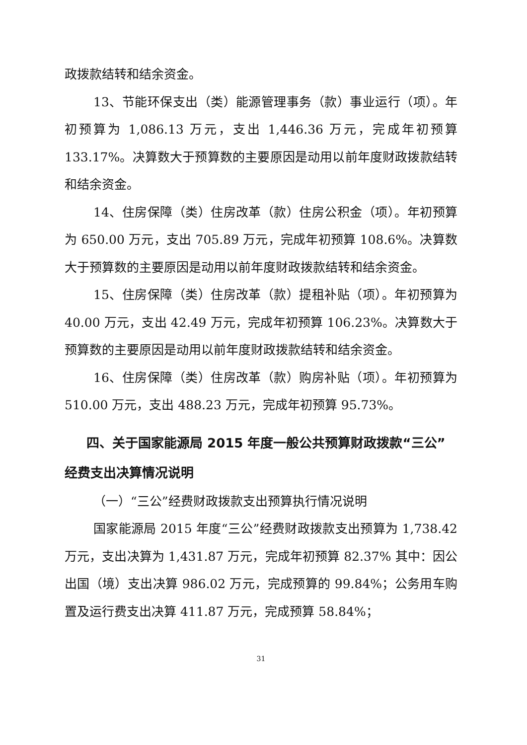政拨款结转和结余资金。
13、节能环保支出（类）能源管理事务（款）事业运行（项）。年初预算为 1,086.13 万元，支出 1,446.36 万元，完成年初预算 133.17%。决算数大于预算数的主要原因是动用以前年度财政拨款结转和结余资金。
14、住房保障（类）住房改革（款）住房公积金（项）。年初预算为 650.00 万元，支出 705.89 万元，完成年初预算 108.6%。决算数大于预算数的主要原因是动用以前年度财政拨款结转和结余资金。
15、住房保障（类）住房改革（款）提租补贴（项）。年初预算为 40.00 万元，支出 42.49 万元，完成年初预算 106.23%。决算数大于预算数的主要原因是动用以前年度财政拨款结转和结余资金。
16、住房保障（类）住房改革（款）购房补贴（项）。年初预算为 510.00 万元，支出 488.23 万元，完成年初预算 95.73%。
四、关于国家能源局 2015 年度一般公共预算财政拨款“三公”经费支出决算情况说明
（一）“三公”经费财政拨款支出预算执行情况说明
国家能源局 2015 年度“三公”经费财政拨款支出预算为 1,738.42 万元，支出决算为 1,431.87 万元，完成年初预算 82.37% 其中：因公出国（境）支出决算 986.02 万元，完成预算的 99.84%；公务用车购置及运行费支出决算 411.87 万元，完成预算 58.84%；
31